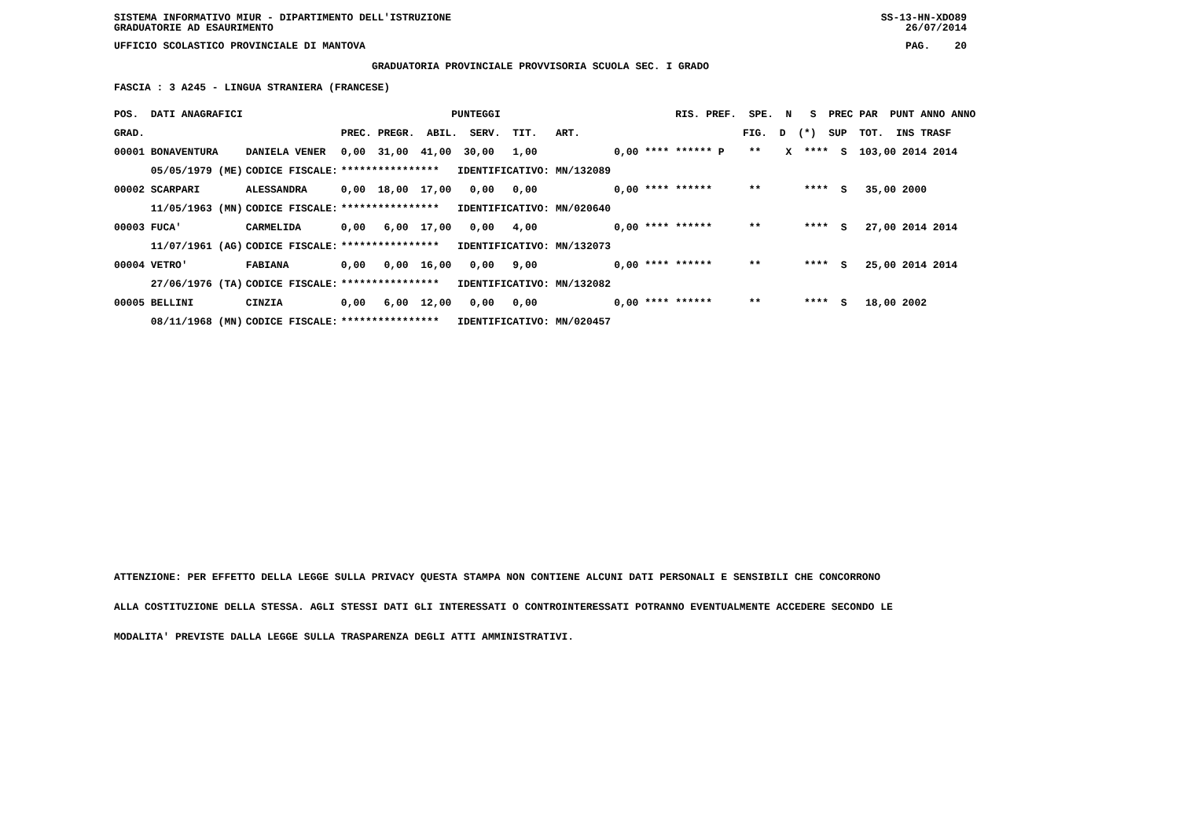SISTEMA INFORMATIVO MIUR - DIPARTIMENTO DELL'ISTRUZIONE SS-13-HN-XDO89
GRADUATORIE AD ESAURIMENTO 26/07/2014
UFFICIO SCOLASTICO PROVINCIALE DI MANTOVA PAG. 20
GRADUATORIA PROVINCIALE PROVVISORIA SCUOLA SEC. I GRADO
FASCIA : 3 A245 - LINGUA STRANIERA (FRANCESE)
| POS. DATI ANAGRAFICI | | PUNTEGGI | RIS. PREF. SPE. N S PREC PAR PUNT ANNO ANNO |
| --- | --- | --- | --- |
| GRAD. | | PREC. PREGR. ABIL. SERV. TIT. ART. | FIG. D (*) SUP TOT. INS TRASF |
| 00001 BONAVENTURA | DANIELA VENER | 0,00 31,00 41,00 30,00 1,00 | 0,00 **** ****** P ** X **** S 103,00 2014 2014 |
| 05/05/1979 (ME) | CODICE FISCALE: | **************** IDENTIFICATIVO: MN/132089 | |
| 00002 SCARPARI | ALESSANDRA | 0,00 18,00 17,00 0,00 0,00 | 0,00 **** ****** ** **** S 35,00 2000 |
| 11/05/1963 (MN) | CODICE FISCALE: | **************** IDENTIFICATIVO: MN/020640 | |
| 00003 FUCA' | CARMELIDA | 0,00 6,00 17,00 0,00 4,00 | 0,00 **** ****** ** **** S 27,00 2014 2014 |
| 11/07/1961 (AG) | CODICE FISCALE: | **************** IDENTIFICATIVO: MN/132073 | |
| 00004 VETRO' | FABIANA | 0,00 0,00 16,00 0,00 9,00 | 0,00 **** ****** ** **** S 25,00 2014 2014 |
| 27/06/1976 (TA) | CODICE FISCALE: | **************** IDENTIFICATIVO: MN/132082 | |
| 00005 BELLINI | CINZIA | 0,00 6,00 12,00 0,00 0,00 | 0,00 **** ****** ** **** S 18,00 2002 |
| 08/11/1968 (MN) | CODICE FISCALE: | **************** IDENTIFICATIVO: MN/020457 | |
ATTENZIONE: PER EFFETTO DELLA LEGGE SULLA PRIVACY QUESTA STAMPA NON CONTIENE ALCUNI DATI PERSONALI E SENSIBILI CHE CONCORRONO
ALLA COSTITUZIONE DELLA STESSA. AGLI STESSI DATI GLI INTERESSATI O CONTROINTERESSATI POTRANNO EVENTUALMENTE ACCEDERE SECONDO LE
MODALITA' PREVISTE DALLA LEGGE SULLA TRASPARENZA DEGLI ATTI AMMINISTRATIVI.